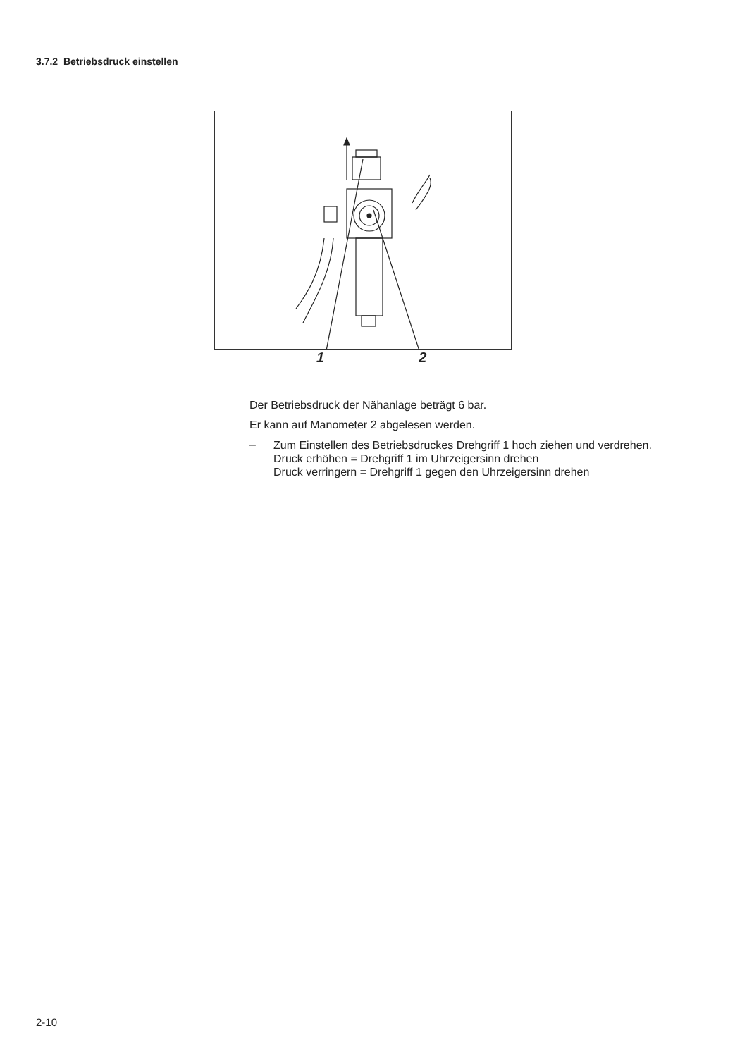3.7.2 Betriebsdruck einstellen
1 2
Der Betriebsdruck der Nähanlage beträgt 6 bar.
Er kann auf Manometer 2 abgelesen werden.
–
Zum Einstellen des Betriebsdruckes Drehgriff 1 hoch ziehen und verdrehen.
Druck erhöhen = Drehgriff 1 im Uhrzeigersinn drehen
Druck verringern = Drehgriff 1 gegen den Uhrzeigersinn drehen
2-10